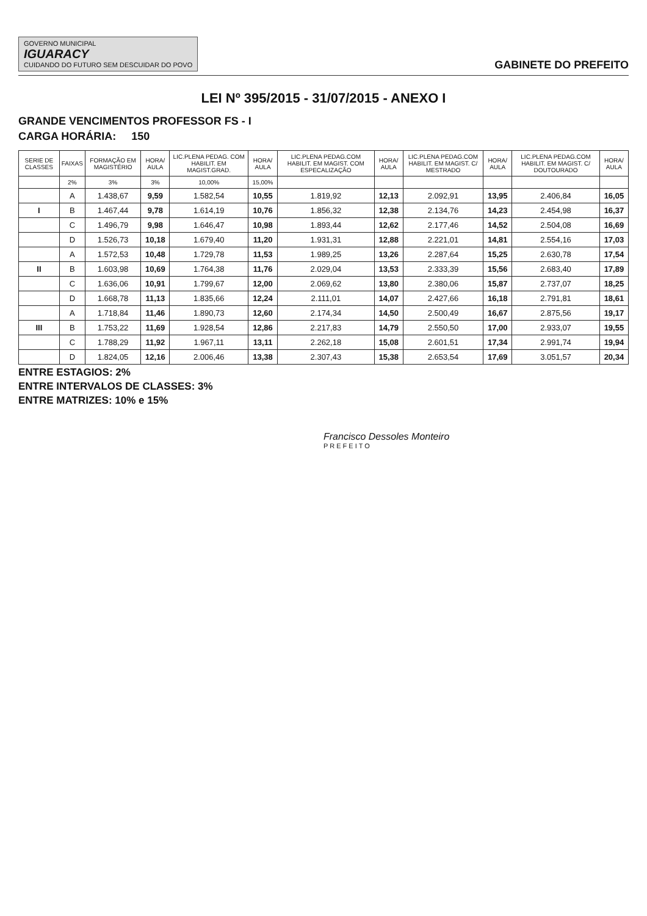GOVERNO MUNICIPAL
IGUARACY
CUIDANDO DO FUTURO SEM DESCUIDAR DO POVO
GABINETE DO PREFEITO
LEI Nº 395/2015 - 31/07/2015 - ANEXO I
GRANDE VENCIMENTOS PROFESSOR FS - I
CARGA HORÁRIA: 150
| SERIE DE CLASSES | FAIXAS | FORMAÇÃO EM MAGISTÉRIO | HORA/ AULA | LIC.PLENA PEDAG. COM HABILIT. EM MAGIST.GRAD. | HORA/ AULA | LIC.PLENA PEDAG.COM HABILIT. EM MAGIST. COM ESPECALIZAÇÃO | HORA/ AULA | LIC.PLENA PEDAG.COM HABILIT. EM MAGIST. C/ MESTRADO | HORA/ AULA | LIC.PLENA PEDAG.COM HABILIT. EM MAGIST. C/ DOUTOURADO | HORA/ AULA |
| --- | --- | --- | --- | --- | --- | --- | --- | --- | --- | --- | --- |
| | 2% | 3% | 3% | 10,00% | 15,00% | | | | | | |
| | A | 1.438,67 | 9,59 | 1.582,54 | 10,55 | 1.819,92 | 12,13 | 2.092,91 | 13,95 | 2.406,84 | 16,05 |
| I | B | 1.467,44 | 9,78 | 1.614,19 | 10,76 | 1.856,32 | 12,38 | 2.134,76 | 14,23 | 2.454,98 | 16,37 |
| | C | 1.496,79 | 9,98 | 1.646,47 | 10,98 | 1.893,44 | 12,62 | 2.177,46 | 14,52 | 2.504,08 | 16,69 |
| | D | 1.526,73 | 10,18 | 1.679,40 | 11,20 | 1.931,31 | 12,88 | 2.221,01 | 14,81 | 2.554,16 | 17,03 |
| | A | 1.572,53 | 10,48 | 1.729,78 | 11,53 | 1.989,25 | 13,26 | 2.287,64 | 15,25 | 2.630,78 | 17,54 |
| II | B | 1.603,98 | 10,69 | 1.764,38 | 11,76 | 2.029,04 | 13,53 | 2.333,39 | 15,56 | 2.683,40 | 17,89 |
| | C | 1.636,06 | 10,91 | 1.799,67 | 12,00 | 2.069,62 | 13,80 | 2.380,06 | 15,87 | 2.737,07 | 18,25 |
| | D | 1.668,78 | 11,13 | 1.835,66 | 12,24 | 2.111,01 | 14,07 | 2.427,66 | 16,18 | 2.791,81 | 18,61 |
| | A | 1.718,84 | 11,46 | 1.890,73 | 12,60 | 2.174,34 | 14,50 | 2.500,49 | 16,67 | 2.875,56 | 19,17 |
| III | B | 1.753,22 | 11,69 | 1.928,54 | 12,86 | 2.217,83 | 14,79 | 2.550,50 | 17,00 | 2.933,07 | 19,55 |
| | C | 1.788,29 | 11,92 | 1.967,11 | 13,11 | 2.262,18 | 15,08 | 2.601,51 | 17,34 | 2.991,74 | 19,94 |
| | D | 1.824,05 | 12,16 | 2.006,46 | 13,38 | 2.307,43 | 15,38 | 2.653,54 | 17,69 | 3.051,57 | 20,34 |
ENTRE ESTAGIOS: 2%
ENTRE INTERVALOS DE CLASSES: 3%
ENTRE MATRIZES: 10% e 15%
Francisco Dessoles Monteiro
PREFEITO